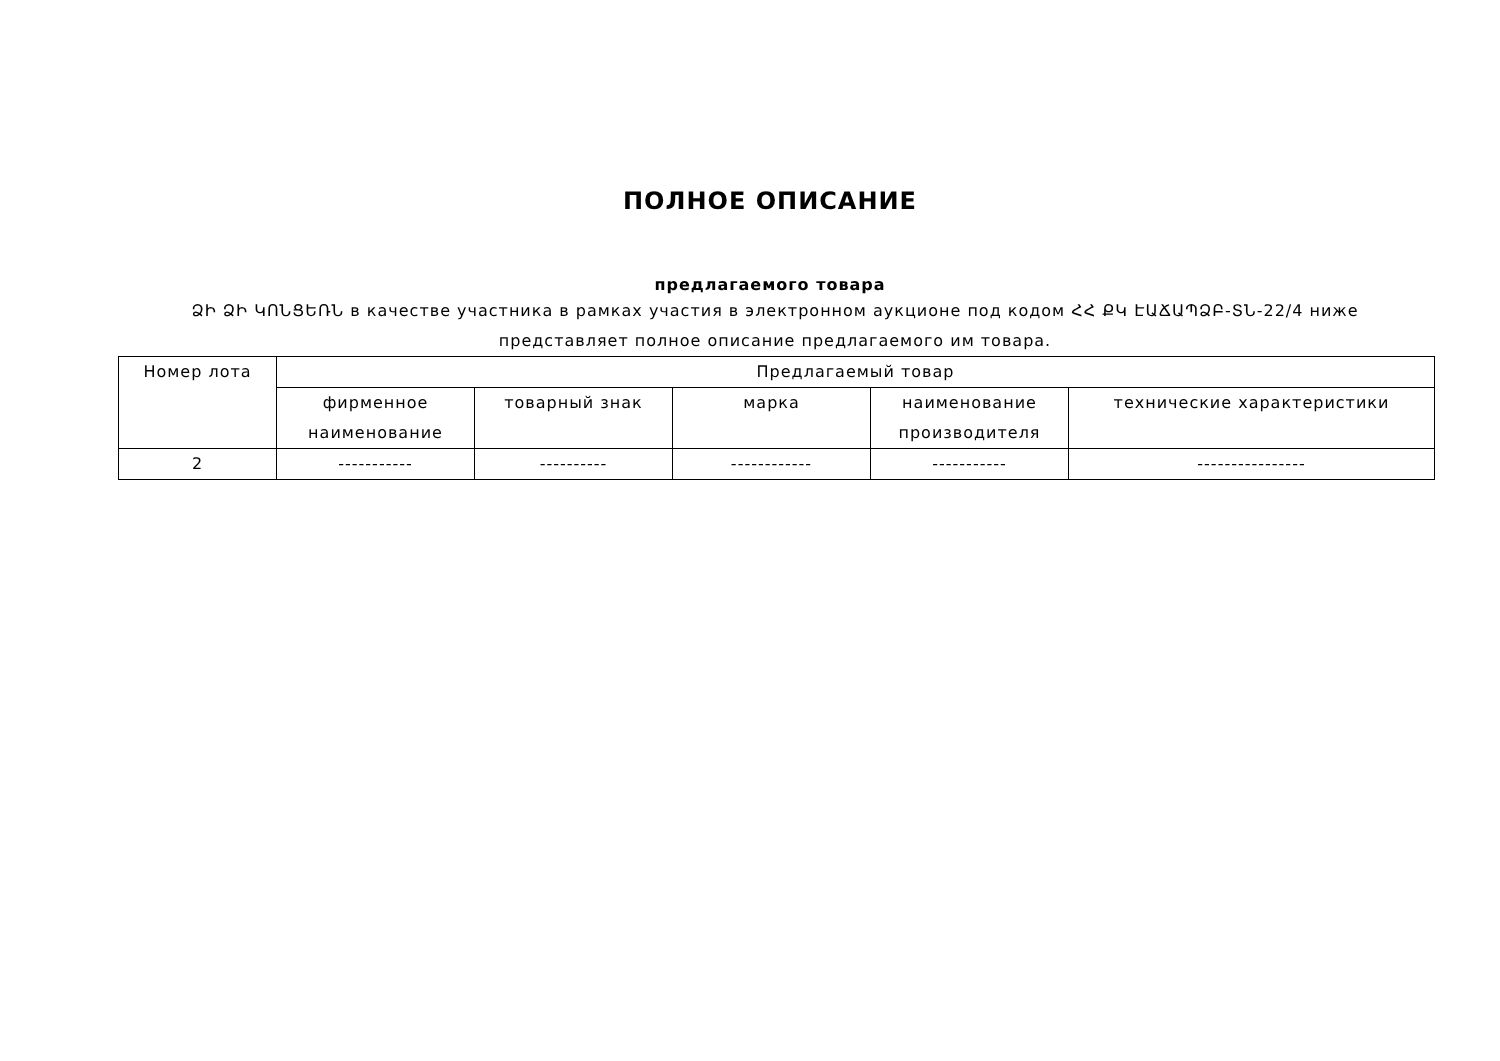ПОЛНОЕ ОПИСАНИЕ
предлагаемого товара
ՁԻ ՁԻ ԿՈՆՑԵՌՆ в качестве участника в рамках участия в электронном аукционе под кодом ՀՀ ՔԿ ԷԱՃԱՊՁԲ-ՏՆ-22/4 ниже представляет полное описание предлагаемого им товара.
| Номер лота | Предлагаемый товар | | | | |
| --- | --- | --- | --- | --- | --- |
| | фирменное наименование | товарный знак | марка | наименование производителя | технические характеристики |
| 2 | ----------- | ---------- | ------------ | ----------- | ---------------- |